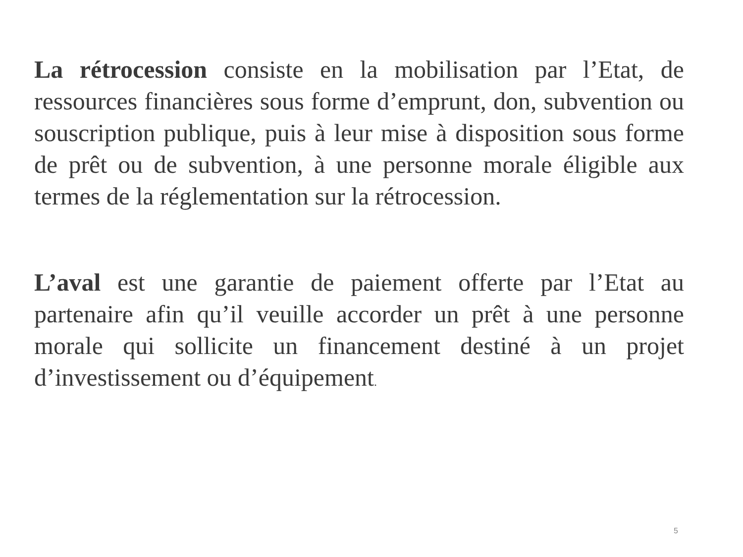La rétrocession consiste en la mobilisation par l’Etat, de ressources financières sous forme d’emprunt, don, subvention ou souscription publique, puis à leur mise à disposition sous forme de prêt ou de subvention, à une personne morale éligible aux termes de la réglementation sur la rétrocession.
L’aval est une garantie de paiement offerte par l’Etat au partenaire afin qu’il veuille accorder un prêt à une personne morale qui sollicite un financement destiné à un projet d’investissement ou d’équipement.
5